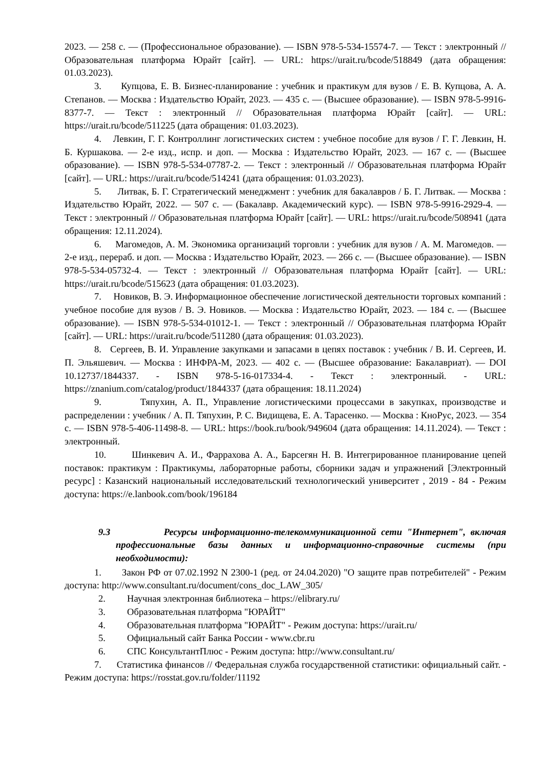2023. — 258 с. — (Профессиональное образование). — ISBN 978-5-534-15574-7. — Текст : электронный // Образовательная платформа Юрайт [сайт]. — URL: https://urait.ru/bcode/518849 (дата обращения: 01.03.2023).
3. Купцова, Е. В. Бизнес-планирование : учебник и практикум для вузов / Е. В. Купцова, А. А. Степанов. — Москва : Издательство Юрайт, 2023. — 435 с. — (Высшее образование). — ISBN 978-5-9916-8377-7. — Текст : электронный // Образовательная платформа Юрайт [сайт]. — URL: https://urait.ru/bcode/511225 (дата обращения: 01.03.2023).
4. Левкин, Г. Г. Контроллинг логистических систем : учебное пособие для вузов / Г. Г. Левкин, Н. Б. Куршакова. — 2-е изд., испр. и доп. — Москва : Издательство Юрайт, 2023. — 167 с. — (Высшее образование). — ISBN 978-5-534-07787-2. — Текст : электронный // Образовательная платформа Юрайт [сайт]. — URL: https://urait.ru/bcode/514241 (дата обращения: 01.03.2023).
5. Литвак, Б. Г. Стратегический менеджмент : учебник для бакалавров / Б. Г. Литвак. — Москва : Издательство Юрайт, 2022. — 507 с. — (Бакалавр. Академический курс). — ISBN 978-5-9916-2929-4. — Текст : электронный // Образовательная платформа Юрайт [сайт]. — URL: https://urait.ru/bcode/508941 (дата обращения: 12.11.2024).
6. Магомедов, А. М. Экономика организаций торговли : учебник для вузов / А. М. Магомедов. — 2-е изд., перераб. и доп. — Москва : Издательство Юрайт, 2023. — 266 с. — (Высшее образование). — ISBN 978-5-534-05732-4. — Текст : электронный // Образовательная платформа Юрайт [сайт]. — URL: https://urait.ru/bcode/515623 (дата обращения: 01.03.2023).
7. Новиков, В. Э. Информационное обеспечение логистической деятельности торговых компаний : учебное пособие для вузов / В. Э. Новиков. — Москва : Издательство Юрайт, 2023. — 184 с. — (Высшее образование). — ISBN 978-5-534-01012-1. — Текст : электронный // Образовательная платформа Юрайт [сайт]. — URL: https://urait.ru/bcode/511280 (дата обращения: 01.03.2023).
8. Сергеев, В. И. Управление закупками и запасами в цепях поставок : учебник / В. И. Сергеев, И. П. Эльяшевич. — Москва : ИНФРА-М, 2023. — 402 с. — (Высшее образование: Бакалавриат). — DOI 10.12737/1844337. - ISBN 978-5-16-017334-4. - Текст : электронный. - URL: https://znanium.com/catalog/product/1844337 (дата обращения: 18.11.2024)
9. Тяпухин, А. П., Управление логистическими процессами в закупках, производстве и распределении : учебник / А. П. Тяпухин, Р. С. Видищева, Е. А. Тарасенко. — Москва : КноРус, 2023. — 354 с. — ISBN 978-5-406-11498-8. — URL: https://book.ru/book/949604 (дата обращения: 14.11.2024). — Текст : электронный.
10. Шинкевич А. И., Фаррахова А. А., Барсегян Н. В. Интегрированное планирование цепей поставок: практикум : Практикумы, лабораторные работы, сборники задач и упражнений [Электронный ресурс] : Казанский национальный исследовательский технологический университет , 2019 - 84 - Режим доступа: https://e.lanbook.com/book/196184
9.3 Ресурсы информационно-телекоммуникационной сети "Интернет", включая профессиональные базы данных и информационно-справочные системы (при необходимости):
1. Закон РФ от 07.02.1992 N 2300-1 (ред. от 24.04.2020) "О защите прав потребителей" - Режим доступа: http://www.consultant.ru/document/cons_doc_LAW_305/
2. Научная электронная библиотека – https://elibrary.ru/
3. Образовательная платформа "ЮРАЙТ"
4. Образовательная платформа "ЮРАЙТ" - Режим доступа: https://urait.ru/
5. Официальный сайт Банка России - www.cbr.ru
6. СПС КонсультантПлюс - Режим доступа: http://www.consultant.ru/
7. Статистика финансов // Федеральная служба государственной статистики: официальный сайт. - Режим доступа: https://rosstat.gov.ru/folder/11192